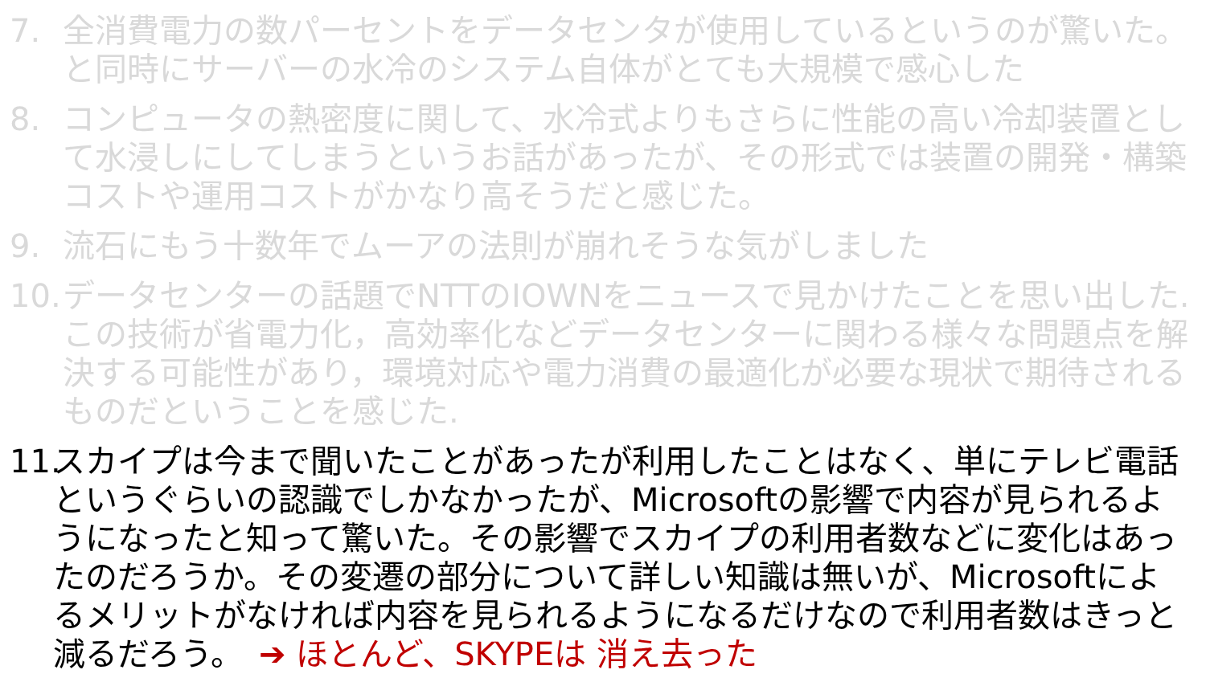7. 全消費電力の数パーセントをデータセンタが使用しているというのが驚いた。と同時にサーバーの水冷のシステム自体がとても大規模で感心した
8. コンピュータの熱密度に関して、水冷式よりもさらに性能の高い冷却装置として水浸しにしてしまうというお話があったが、その形式では装置の開発・構築コストや運用コストがかなり高そうだと感じた。
9. 流石にもう十数年でムーアの法則が崩れそうな気がしました
10.
データセンターの話題でNTTのIOWNをニュースで見かけたことを思い出した.この技術が省電力化，高効率化などデータセンターに関わる様々な問題点を解決する可能性があり，環境対応や電力消費の最適化が必要な現状で期待されるものだということを感じた.
11.
スカイプは今まで聞いたことがあったが利用したことはなく、単にテレビ電話というぐらいの認識でしかなかったが、Microsoftの影響で内容が見られるようになったと知って驚いた。その影響でスカイプの利用者数などに変化はあったのだろうか。その変遷の部分について詳しい知識は無いが、Microsoftによるメリットがなければ内容を見られるようになるだけなので利用者数はきっと減るだろう。　➔ ほとんど、SKYPEは 消え去った